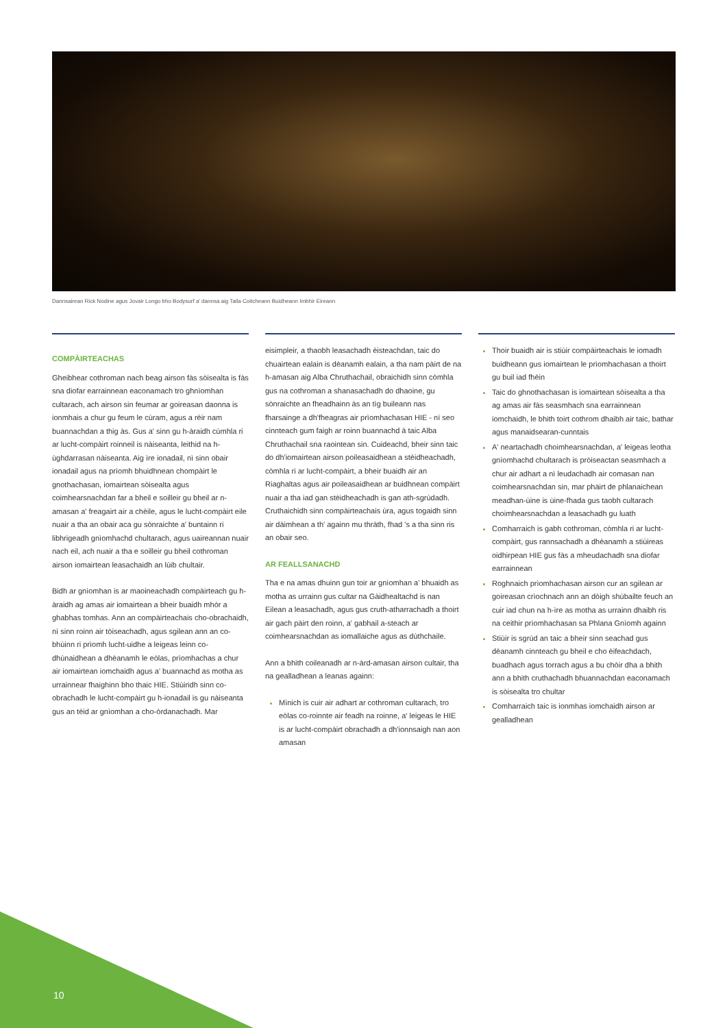Dannsairean Rick Nodine agus Jovair Longo bho Bodysurf a' dannsa aig Talla Coitcheann Buidheann Imbhir Eireann
COMPÀIRTEACHAS
Gheibhear cothroman nach beag airson fàs sòisealta is fàs sna diofar earrainnean eaconamach tro ghnìomhan cultarach, ach airson sin feumar ar goireasan daonna is ionmhais a chur gu feum le cùram, agus a rèir nam buannachdan a thig às. Gus a' sinn gu h-àraidh cùmhla ri ar lucht-compàirt roinneil is nàiseanta, leithid na h-ùghdarrasan nàiseanta. Aig ìre ionadail, nì sinn obair ionadail agus na prìomh bhuidhnean chompàirt le gnothachasan, iomairtean sòisealta agus coimhearsnachdan far a bheil e soilleir gu bheil ar n-amasan a' freagairt air a chèile, agus le lucht-compàirt eile nuair a tha an obair aca gu sònraichte a' buntainn ri libhrigeadh gnìomhachd chultarach, agus uaireannan nuair nach eil, ach nuair a tha e soilleir gu bheil cothroman airson iomairtean leasachaidh an lùib chultair.
Bidh ar gnìomhan is ar maoineachadh compàirteach gu h-àraidh ag amas air iomairtean a bheir buaidh mhòr a ghabhas tomhas. Ann an compàirteachais cho-obrachaidh, nì sinn roinn air tòiseachadh, agus sgilean ann an co-bhùinn ri prìomh lucht-uidhe a leigeas leinn co-dhùnaidhean a dhèanamh le eòlas, prìomhachas a chur air iomairtean iomchaidh agus a' buannachd as motha as urrainnear fhaighinn bho thaic HIE. Stiùiridh sinn co-obrachadh le lucht-compàirt gu h-ionadail is gu nàiseanta gus an tèid ar gnìomhan a cho-òrdanachadh. Mar
eisimpleir, a thaobh leasachadh èisteachdan, taic do chuairtean ealain is dèanamh ealain, a tha nam pàirt de na h-amasan aig Alba Chruthachail, obraichidh sinn còmhla gus na cothroman a shanasachadh do dhaoine, gu sònraichte an fheadhainn às an tìg buileann nas fharsainge a dh'fheagras air prìomhachasan HIE - nì seo cinnteach gum faigh ar roinn buannachd à taic Alba Chruthachail sna raointean sin. Cuideachd, bheir sinn taic do dh'iomairtean airson poileasaidhean a stèidheachadh, còmhla ri ar lucht-compàirt, a bheir buaidh air an Riaghaltas agus air poileasaidhean ar buidhnean compàirt nuair a tha iad gan stèidheachadh is gan ath-sgrùdadh. Cruthaichidh sinn compàirteachais ùra, agus togaidh sinn air dàimhean a th' againn mu thràth, fhad 's a tha sinn ris an obair seo.
AR FEALLSANACHD
Tha e na amas dhuinn gun toir ar gnìomhan a' bhuaidh as motha as urrainn gus cultar na Gàidhealtachd is nan Eilean a leasachadh, agus gus cruth-atharrachadh a thoirt air gach pàirt den roinn, a' gabhail a-steach ar coimhearsnachdan as iomallaiche agus as dùthchaile.
Ann a bhith coileanadh ar n-àrd-amasan airson cultair, tha na gealladhean a leanas againn:
Mìnich is cuir air adhart ar cothroman cultarach, tro eòlas co-roinnte air feadh na roinne, a' leigeas le HIE is ar lucht-compàirt obrachadh a dh'ionnsaigh nan aon amasan
Thoir buaidh air is stiùir compàirteachais le iomadh buidheann gus iomairtean le prìomhachasan a thoirt gu buil iad fhèin
Taic do ghnothachasan is iomairtean sòisealta a tha ag amas air fàs seasmhach sna earrainnean iomchaidh, le bhith toirt cothrom dhaibh air taic, bathar agus manaidsearan-cunntais
A' neartachadh choimhearsnachdan, a' leigeas leotha gnìomhachd chultarach is pròiseactan seasmhach a chur air adhart a nì leudachadh air comasan nan coimhearsnachdan sin, mar phàirt de phlanaichean meadhan-ùine is ùine-fhada gus taobh cultarach choimhearsnachdan a leasachadh gu luath
Comharraich is gabh cothroman, còmhla ri ar lucht-compàirt, gus rannsachadh a dhèanamh a stiùireas oidhirpean HIE gus fàs a mheudachadh sna diofar earrainnean
Roghnaich prìomhachasan airson cur an sgilean ar goireasan crìochnach ann an dòigh shùbailte feuch an cuir iad chun na h-ìre as motha as urrainn dhaibh ris na ceithir prìomhachasan sa Phlana Gnìomh againn
Stiùir is sgrùd an taic a bheir sinn seachad gus dèanamh cinnteach gu bheil e cho èifeachdach, buadhach agus torrach agus a bu chòir dha a bhith ann a bhith cruthachadh bhuannachdan eaconamach is sòisealta tro chultar
Comharraich taic is ionmhas iomchaidh airson ar gealladhean
10